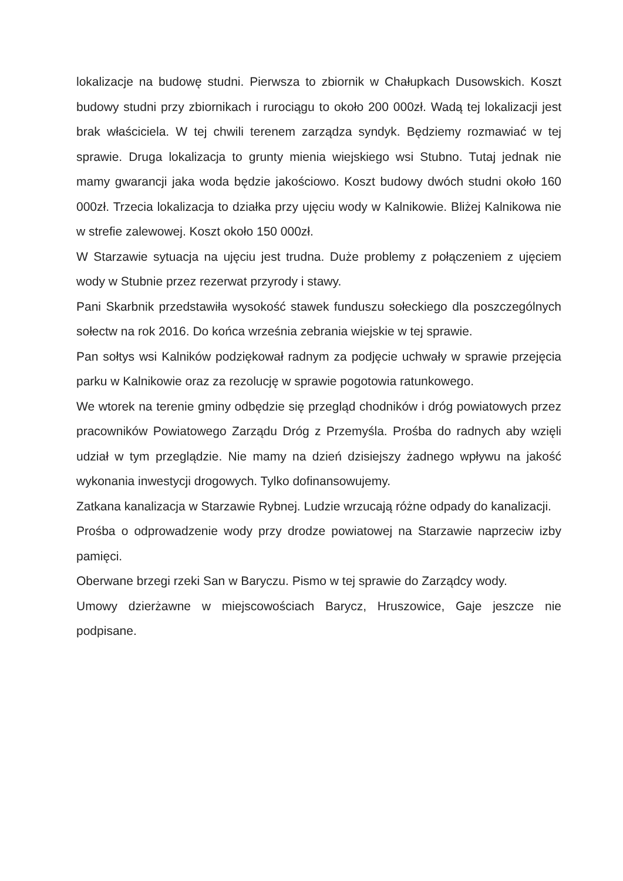lokalizacje na budowę studni. Pierwsza to zbiornik w Chałupkach Dusowskich. Koszt budowy studni przy zbiornikach i rurociągu to około 200 000zł. Wadą tej lokalizacji jest brak właściciela. W tej chwili terenem zarządza syndyk. Będziemy rozmawiać w tej sprawie. Druga lokalizacja to grunty mienia wiejskiego wsi Stubno. Tutaj jednak nie mamy gwarancji jaka woda będzie jakościowo. Koszt budowy dwóch studni około 160 000zł. Trzecia lokalizacja to działka przy ujęciu wody w Kalnikowie. Bliżej Kalnikowa nie w strefie zalewowej. Koszt około 150 000zł.
W Starzawie sytuacja na ujęciu jest trudna. Duże problemy z połączeniem z ujęciem wody w Stubnie przez rezerwat przyrody i stawy.
Pani Skarbnik przedstawiła wysokość stawek funduszu sołeckiego dla poszczególnych sołectw na rok 2016. Do końca września zebrania wiejskie w tej sprawie.
Pan sołtys wsi Kalników podziękował radnym za podjęcie uchwały w sprawie przejęcia parku w Kalnikowie oraz za rezolucję w sprawie pogotowia ratunkowego.
We wtorek na terenie gminy odbędzie się przegląd chodników i dróg powiatowych przez pracowników Powiatowego Zarządu Dróg z Przemyśla. Prośba do radnych aby wzięli udział w tym przeglądzie. Nie mamy na dzień dzisiejszy żadnego wpływu na jakość wykonania inwestycji drogowych. Tylko dofinansowujemy.
Zatkana kanalizacja w Starzawie Rybnej. Ludzie wrzucają różne odpady do kanalizacji.
Prośba o odprowadzenie wody przy drodze powiatowej na Starzawie naprzeciw izby pamięci.
Oberwane brzegi rzeki San w Baryczu. Pismo w tej sprawie do Zarządcy wody.
Umowy dzierżawne w miejscowościach Barycz, Hruszowice, Gaje jeszcze nie podpisane.